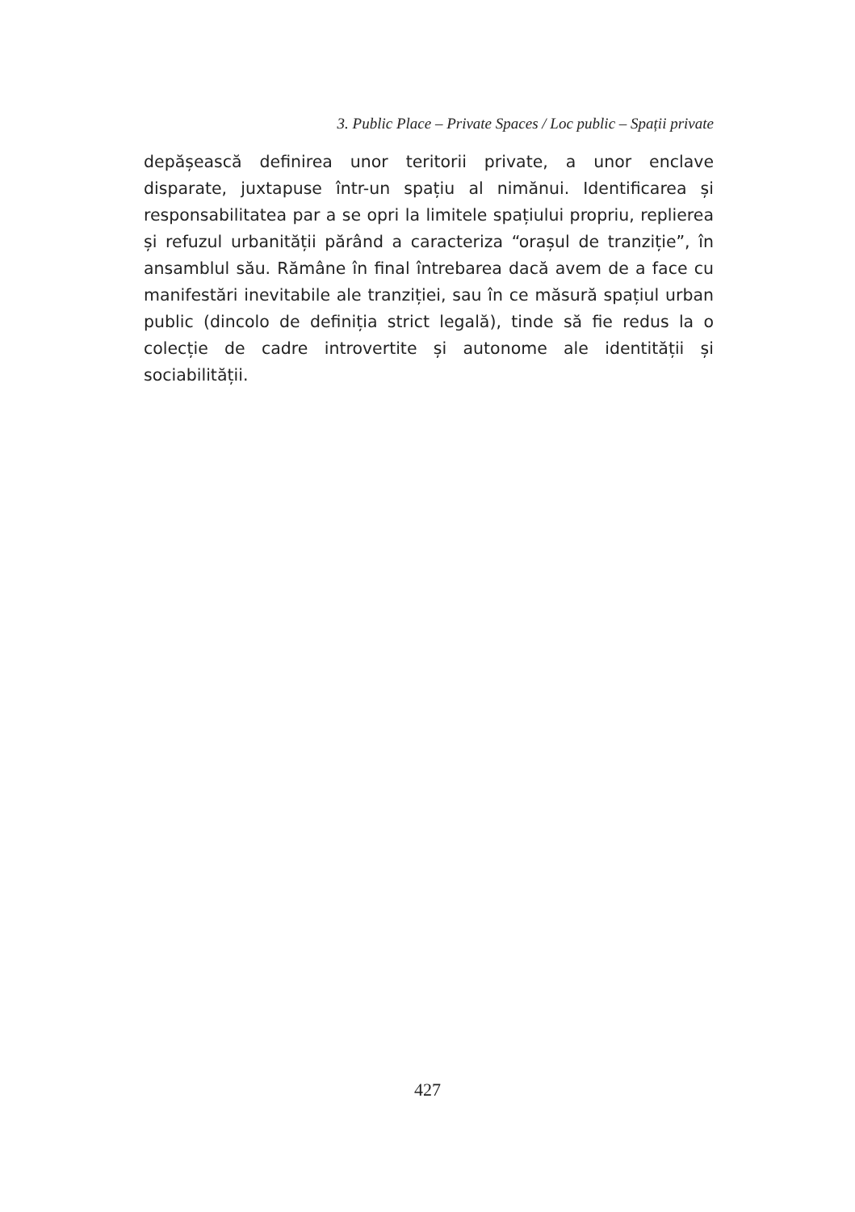3. Public Place – Private Spaces / Loc public – Spații private
depășească definirea unor teritorii private, a unor enclave disparate, juxtapuse într-un spațiu al nimănui. Identificarea și responsabilitatea par a se opri la limitele spațiului propriu, replierea și refuzul urbanității părând a caracteriza “orașul de tranziție”, în ansamblul său. Rămâne în final întrebarea dacă avem de a face cu manifestări inevitabile ale tranziției, sau în ce măsură spațiul urban public (dincolo de definiția strict legală), tinde să fie redus la o colecție de cadre introvertite și autonome ale identității și sociabilității.
427